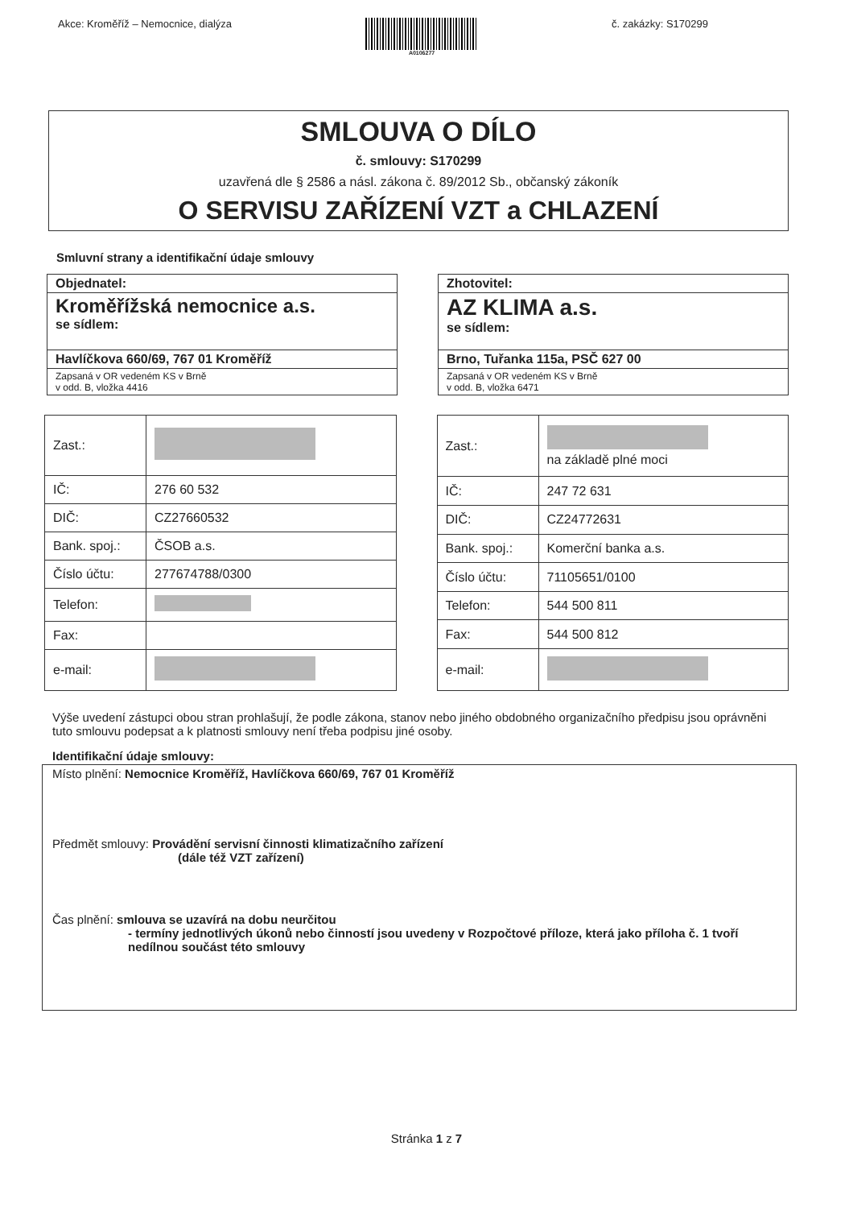Akce: Kroměříž – Nemocnice, dialýza
A0106277
č. zakázky: S170299
SMLOUVA O DÍLO
č. smlouvy: S170299
uzavřená dle § 2586 a násl. zákona č. 89/2012 Sb., občanský zákoník
O SERVISU ZAŘÍZENÍ VZT a CHLAZENÍ
Smluvní strany a identifikační údaje smlouvy
Objednatel:
Kroměřížská nemocnice a.s.
se sídlem:
Havlíčkova 660/69, 767 01 Kroměříž
Zapsaná v OR vedeném KS v Brně
v odd. B, vložka 4416
Zhotovitel:
AZ KLIMA a.s.
se sídlem:
Brno, Tuřanka 115a, PSČ 627 00
Zapsaná v OR vedeném KS v Brně
v odd. B, vložka 6471
| Zast.: | |
| IČ: | 276 60 532 |
| DIČ: | CZ27660532 |
| Bank. spoj.: | ČSOB a.s. |
| Číslo účtu: | 277674788/0300 |
| Telefon: | |
| Fax: | |
| e-mail: | |
| Zast.: | na základě plné moci |
| IČ: | 247 72 631 |
| DIČ: | CZ24772631 |
| Bank. spoj.: | Komerční banka a.s. |
| Číslo účtu: | 71105651/0100 |
| Telefon: | 544 500 811 |
| Fax: | 544 500 812 |
| e-mail: | |
Výše uvedení zástupci obou stran prohlašují, že podle zákona, stanov nebo jiného obdobného organizačního předpisu jsou oprávněni tuto smlouvu podepsat a k platnosti smlouvy není třeba podpisu jiné osoby.
Identifikační údaje smlouvy:
Místo plnění: Nemocnice Kroměříž, Havlíčkova 660/69, 767 01 Kroměříž
Předmět smlouvy: Provádění servisní činnosti klimatizačního zařízení
(dále též VZT zařízení)
Čas plnění: smlouva se uzavírá na dobu neurčitou
- termíny jednotlivých úkonů nebo činností jsou uvedeny v Rozpočtové příloze, která jako příloha č. 1 tvoří nedílnou součást této smlouvy
Stránka 1 z 7